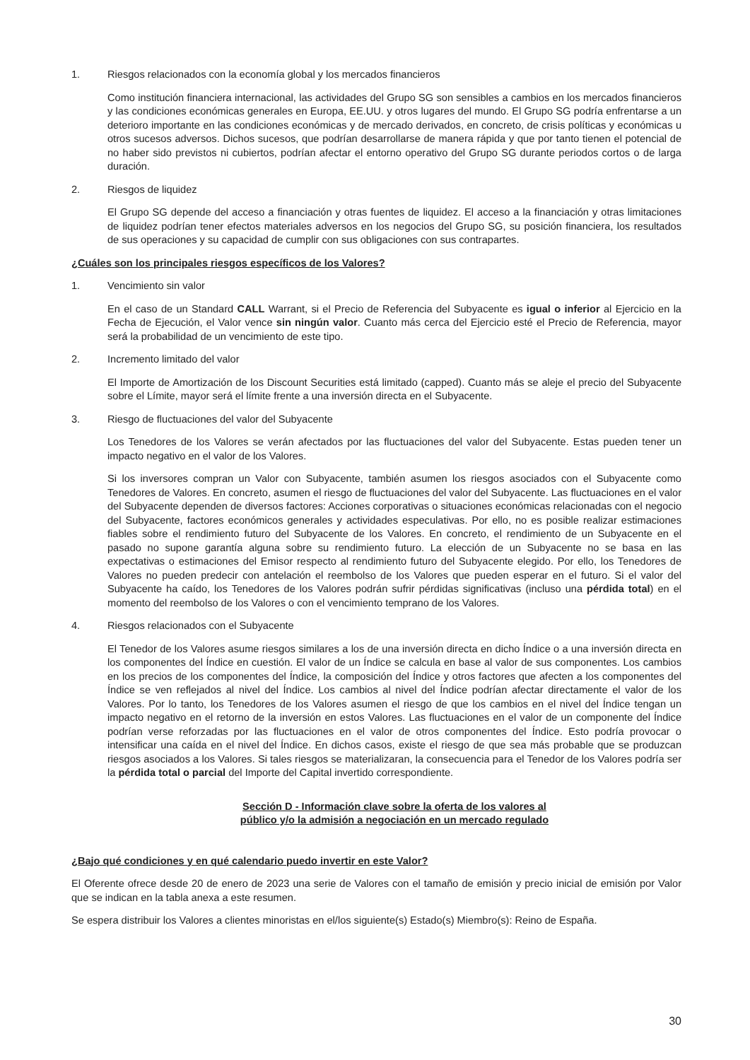1. Riesgos relacionados con la economía global y los mercados financieros
Como institución financiera internacional, las actividades del Grupo SG son sensibles a cambios en los mercados financieros y las condiciones económicas generales en Europa, EE.UU. y otros lugares del mundo. El Grupo SG podría enfrentarse a un deterioro importante en las condiciones económicas y de mercado derivados, en concreto, de crisis políticas y económicas u otros sucesos adversos. Dichos sucesos, que podrían desarrollarse de manera rápida y que por tanto tienen el potencial de no haber sido previstos ni cubiertos, podrían afectar el entorno operativo del Grupo SG durante periodos cortos o de larga duración.
2. Riesgos de liquidez
El Grupo SG depende del acceso a financiación y otras fuentes de liquidez. El acceso a la financiación y otras limitaciones de liquidez podrían tener efectos materiales adversos en los negocios del Grupo SG, su posición financiera, los resultados de sus operaciones y su capacidad de cumplir con sus obligaciones con sus contrapartes.
¿Cuáles son los principales riesgos específicos de los Valores?
1. Vencimiento sin valor
En el caso de un Standard CALL Warrant, si el Precio de Referencia del Subyacente es igual o inferior al Ejercicio en la Fecha de Ejecución, el Valor vence sin ningún valor. Cuanto más cerca del Ejercicio esté el Precio de Referencia, mayor será la probabilidad de un vencimiento de este tipo.
2. Incremento limitado del valor
El Importe de Amortización de los Discount Securities está limitado (capped). Cuanto más se aleje el precio del Subyacente sobre el Límite, mayor será el límite frente a una inversión directa en el Subyacente.
3. Riesgo de fluctuaciones del valor del Subyacente
Los Tenedores de los Valores se verán afectados por las fluctuaciones del valor del Subyacente. Estas pueden tener un impacto negativo en el valor de los Valores.
Si los inversores compran un Valor con Subyacente, también asumen los riesgos asociados con el Subyacente como Tenedores de Valores. En concreto, asumen el riesgo de fluctuaciones del valor del Subyacente. Las fluctuaciones en el valor del Subyacente dependen de diversos factores: Acciones corporativas o situaciones económicas relacionadas con el negocio del Subyacente, factores económicos generales y actividades especulativas. Por ello, no es posible realizar estimaciones fiables sobre el rendimiento futuro del Subyacente de los Valores. En concreto, el rendimiento de un Subyacente en el pasado no supone garantía alguna sobre su rendimiento futuro. La elección de un Subyacente no se basa en las expectativas o estimaciones del Emisor respecto al rendimiento futuro del Subyacente elegido. Por ello, los Tenedores de Valores no pueden predecir con antelación el reembolso de los Valores que pueden esperar en el futuro. Si el valor del Subyacente ha caído, los Tenedores de los Valores podrán sufrir pérdidas significativas (incluso una pérdida total) en el momento del reembolso de los Valores o con el vencimiento temprano de los Valores.
4. Riesgos relacionados con el Subyacente
El Tenedor de los Valores asume riesgos similares a los de una inversión directa en dicho Índice o a una inversión directa en los componentes del Índice en cuestión. El valor de un Índice se calcula en base al valor de sus componentes. Los cambios en los precios de los componentes del Índice, la composición del Índice y otros factores que afecten a los componentes del Índice se ven reflejados al nivel del Índice. Los cambios al nivel del Índice podrían afectar directamente el valor de los Valores. Por lo tanto, los Tenedores de los Valores asumen el riesgo de que los cambios en el nivel del Índice tengan un impacto negativo en el retorno de la inversión en estos Valores. Las fluctuaciones en el valor de un componente del Índice podrían verse reforzadas por las fluctuaciones en el valor de otros componentes del Índice. Esto podría provocar o intensificar una caída en el nivel del Índice. En dichos casos, existe el riesgo de que sea más probable que se produzcan riesgos asociados a los Valores. Si tales riesgos se materializaran, la consecuencia para el Tenedor de los Valores podría ser la pérdida total o parcial del Importe del Capital invertido correspondiente.
Sección D - Información clave sobre la oferta de los valores al
público y/o la admisión a negociación en un mercado regulado
¿Bajo qué condiciones y en qué calendario puedo invertir en este Valor?
El Oferente ofrece desde 20 de enero de 2023 una serie de Valores con el tamaño de emisión y precio inicial de emisión por Valor que se indican en la tabla anexa a este resumen.
Se espera distribuir los Valores a clientes minoristas en el/los siguiente(s) Estado(s) Miembro(s): Reino de España.
30